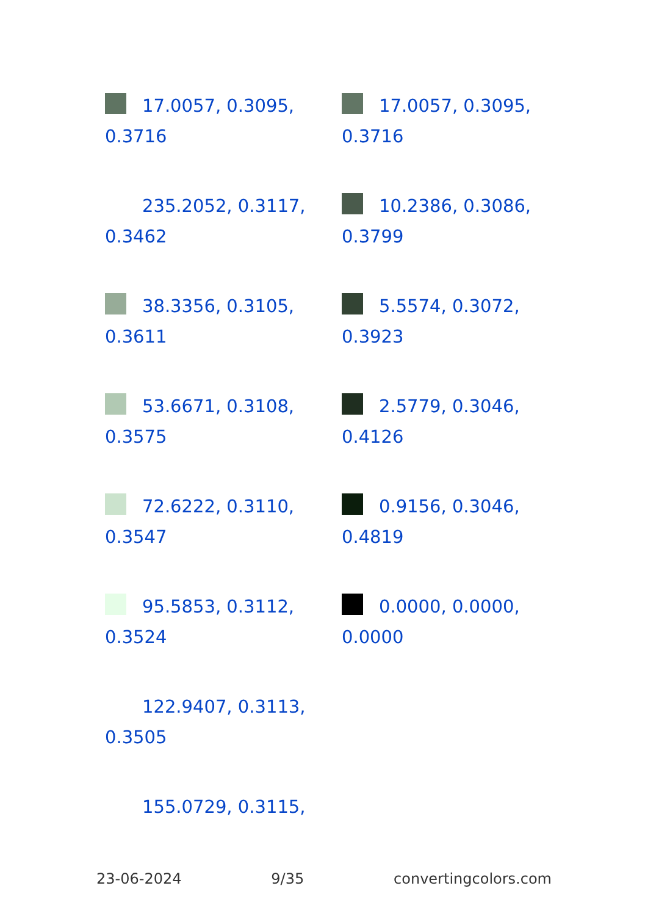17.0057, 0.3095,
0.3716
17.0057, 0.3095,
0.3716
235.2052, 0.3117,
0.3462
10.2386, 0.3086,
0.3799
38.3356, 0.3105,
0.3611
5.5574, 0.3072,
0.3923
53.6671, 0.3108,
0.3575
2.5779, 0.3046,
0.4126
72.6222, 0.3110,
0.3547
0.9156, 0.3046,
0.4819
95.5853, 0.3112,
0.3524
0.0000, 0.0000,
0.0000
122.9407, 0.3113,
0.3505
155.0729, 0.3115,
23-06-2024 9/35 convertingcolors.com